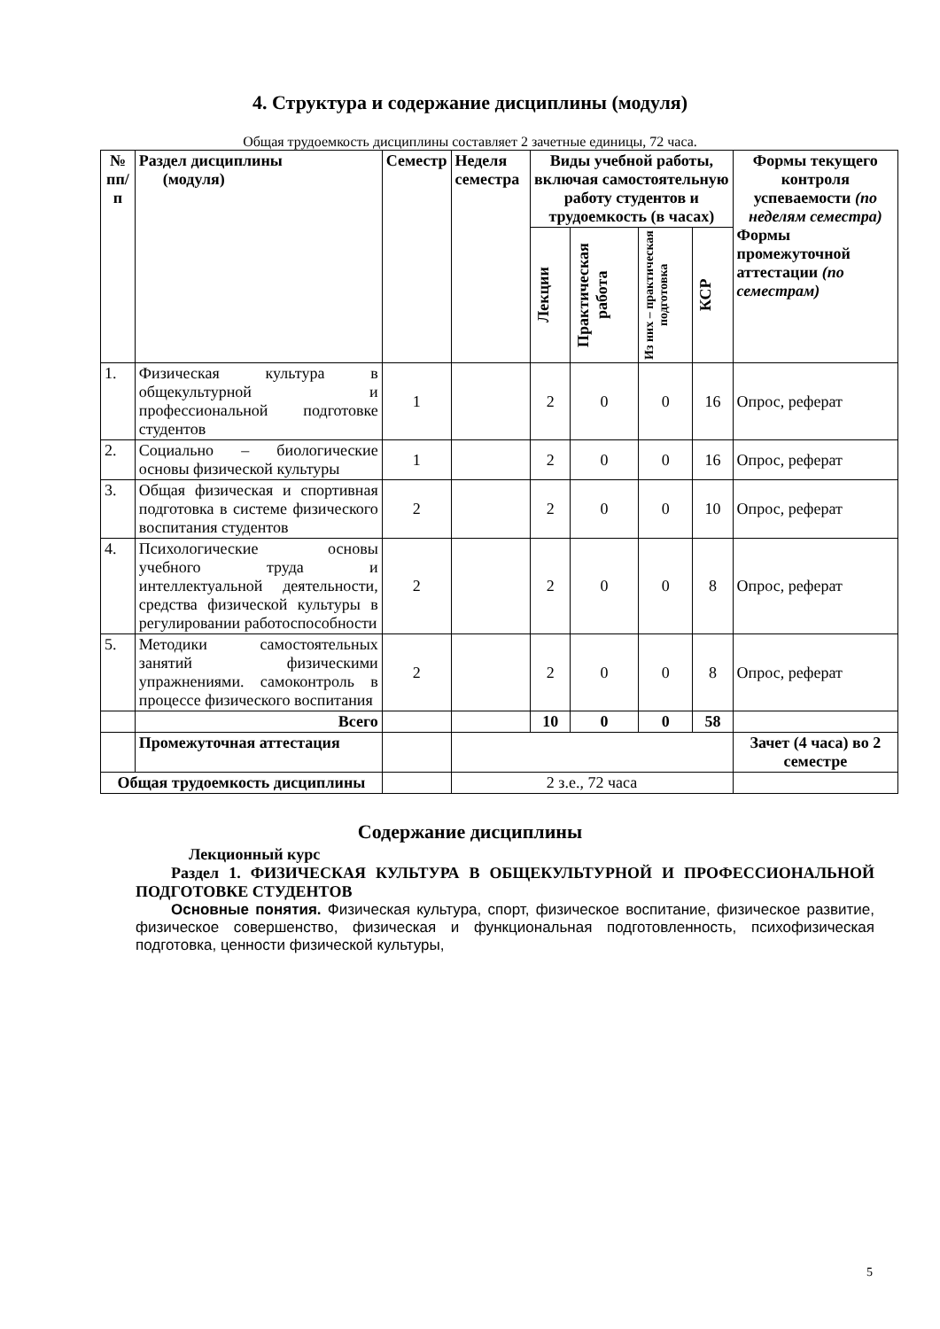4. Структура и содержание дисциплины (модуля)
Общая трудоемкость дисциплины составляет 2 зачетные единицы, 72 часа.
| № пп/п | Раздел дисциплины (модуля) | Семестр | Неделя семестра | Виды учебной работы, включая самостоятельную работу студентов и трудоемкость (в часах) | | | | Формы текущего контроля успеваемости (по неделям семестра) Формы промежуточной аттестации (по семестрам) |
| --- | --- | --- | --- | --- | --- | --- | --- | --- |
| | | | | Лекции | Практическая работа | Из них – практическая подготовка | КСР | |
| 1. | Физическая культура в общекультурной и профессиональной подготовке студентов | 1 | | 2 | 0 | 0 | 16 | Опрос, реферат |
| 2. | Социально – биологические основы физической культуры | 1 | | 2 | 0 | 0 | 16 | Опрос, реферат |
| 3. | Общая физическая и спортивная подготовка в системе физического воспитания студентов | 2 | | 2 | 0 | 0 | 10 | Опрос, реферат |
| 4. | Психологические основы учебного труда и интеллектуальной деятельности, средства физической культуры в регулировании работоспособности | 2 | | 2 | 0 | 0 | 8 | Опрос, реферат |
| 5. | Методики самостоятельных занятий физическими упражнениями. самоконтроль в процессе физического воспитания | 2 | | 2 | 0 | 0 | 8 | Опрос, реферат |
| | Всего | | | 10 | 0 | 0 | 58 | |
| | Промежуточная аттестация | | | | | | | Зачет (4 часа) во 2 семестре |
| Общая трудоемкость дисциплины | | | 2 з.е., 72 часа | | | | | |
Содержание дисциплины
Лекционный курс
Раздел 1. ФИЗИЧЕСКАЯ КУЛЬТУРА В ОБЩЕКУЛЬТУРНОЙ И ПРОФЕССИОНАЛЬНОЙ ПОДГОТОВКЕ СТУДЕНТОВ
Основные понятия. Физическая культура, спорт, физическое воспитание, физическое развитие, физическое совершенство, физическая и функциональная подготовленность, психофизическая подготовка, ценности физической культуры,
5